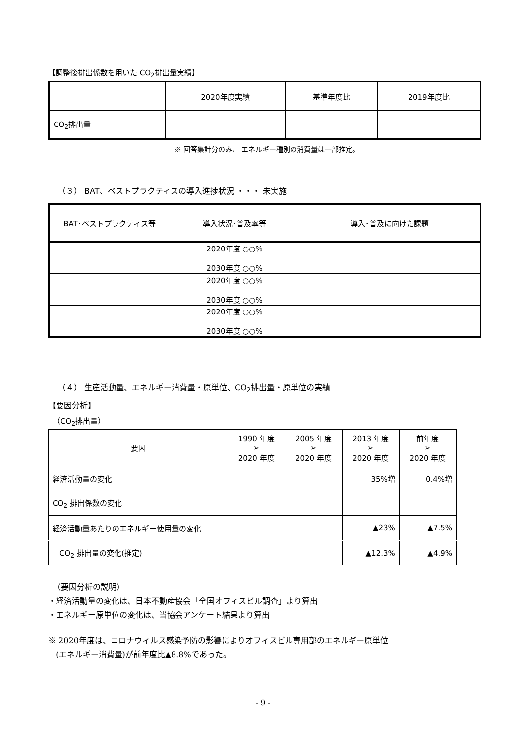【調整後排出係数を用いた CO<sub>2</sub>排出量実績】
| | 2020年度実績 | 基準年度比 | 2019年度比 |
| --- | --- | --- | --- |
| CO<sub>2</sub>排出量 | | | |
※ 回答集計分のみ、 エネルギー種別の消費量は一部推定。
（３） BAT、ベストプラクティスの導入進捗状況 ・・・ 未実施
| BAT･ベストプラクティス等 | 導入状況･普及率等 | 導入･普及に向けた課題 |
| --- | --- | --- |
| | 2020年度 ○○% 2030年度 ○○% | |
| | 2020年度 ○○% 2030年度 ○○% | |
| | 2020年度 ○○% 2030年度 ○○% | |
（４） 生産活動量、エネルギー消費量・原単位、CO<sub>2</sub>排出量・原単位の実績
【要因分析】
（CO<sub>2</sub>排出量）
| 要因 | 1990 年度 ➢ 2020 年度 | 2005 年度 ➢ 2020 年度 | 2013 年度 ➢ 2020 年度 | 前年度 ➢ 2020 年度 |
| --- | --- | --- | --- | --- |
| 経済活動量の変化 | | | 35%増 | 0.4%増 |
| CO<sub>2</sub> 排出係数の変化 | | | | |
| 経済活動量あたりのエネルギー使用量の変化 | | | ▲23% | ▲7.5% |
| CO<sub>2</sub> 排出量の変化(推定) | | | ▲12.3% | ▲4.9% |
（要因分析の説明）
・経済活動量の変化は、日本不動産協会「全国オフィスビル調査」より算出
・エネルギー原単位の変化は、当協会アンケート結果より算出
※ 2020年度は、コロナウィルス感染予防の影響によりオフィスビル専用部のエネルギー原単位
(エネルギー消費量)が前年度比▲8.8%であった。
- 9 -